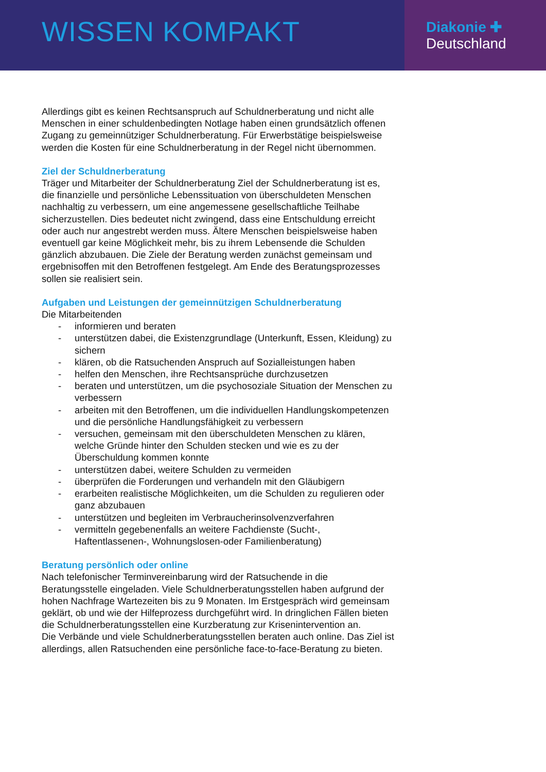WISSEN KOMPAKT
Diakonie ✚
Deutschland
Allerdings gibt es keinen Rechtsanspruch auf Schuldnerberatung und nicht alle Menschen in einer schuldenbedingten Notlage haben einen grundsätzlich offenen Zugang zu gemeinnütziger Schuldnerberatung. Für Erwerbstätige beispielsweise werden die Kosten für eine Schuldnerberatung in der Regel nicht übernommen.
Ziel der Schuldnerberatung
Träger und Mitarbeiter der Schuldnerberatung Ziel der Schuldnerberatung ist es, die finanzielle und persönliche Lebenssituation von überschuldeten Menschen nachhaltig zu verbessern, um eine angemessene gesellschaftliche Teilhabe sicherzustellen. Dies bedeutet nicht zwingend, dass eine Entschuldung erreicht oder auch nur angestrebt werden muss. Ältere Menschen beispielsweise haben eventuell gar keine Möglichkeit mehr, bis zu ihrem Lebensende die Schulden gänzlich abzubauen. Die Ziele der Beratung werden zunächst gemeinsam und ergebnisoffen mit den Betroffenen festgelegt. Am Ende des Beratungsprozesses sollen sie realisiert sein.
Aufgaben und Leistungen der gemeinnützigen Schuldnerberatung
Die Mitarbeitenden
- informieren und beraten
- unterstützen dabei, die Existenzgrundlage (Unterkunft, Essen, Kleidung) zu sichern
- klären, ob die Ratsuchenden Anspruch auf Sozialleistungen haben
- helfen den Menschen, ihre Rechtsansprüche durchzusetzen
- beraten und unterstützen, um die psychosoziale Situation der Menschen zu verbessern
- arbeiten mit den Betroffenen, um die individuellen Handlungskompetenzen und die persönliche Handlungsfähigkeit zu verbessern
- versuchen, gemeinsam mit den überschuldeten Menschen zu klären, welche Gründe hinter den Schulden stecken und wie es zu der Überschuldung kommen konnte
- unterstützen dabei, weitere Schulden zu vermeiden
- überprüfen die Forderungen und verhandeln mit den Gläubigern
- erarbeiten realistische Möglichkeiten, um die Schulden zu regulieren oder ganz abzubauen
- unterstützen und begleiten im Verbraucherinsolvenzverfahren
- vermitteln gegebenenfalls an weitere Fachdienste (Sucht-, Haftentlassenen-, Wohnungslosen-oder Familienberatung)
Beratung persönlich oder online
Nach telefonischer Terminvereinbarung wird der Ratsuchende in die Beratungsstelle eingeladen. Viele Schuldnerberatungsstellen haben aufgrund der hohen Nachfrage Wartezeiten bis zu 9 Monaten. Im Erstgespräch wird gemeinsam geklärt, ob und wie der Hilfeprozess durchgeführt wird. In dringlichen Fällen bieten die Schuldnerberatungsstellen eine Kurzberatung zur Krisenintervention an.
Die Verbände und viele Schuldnerberatungsstellen beraten auch online. Das Ziel ist allerdings, allen Ratsuchenden eine persönliche face-to-face-Beratung zu bieten.